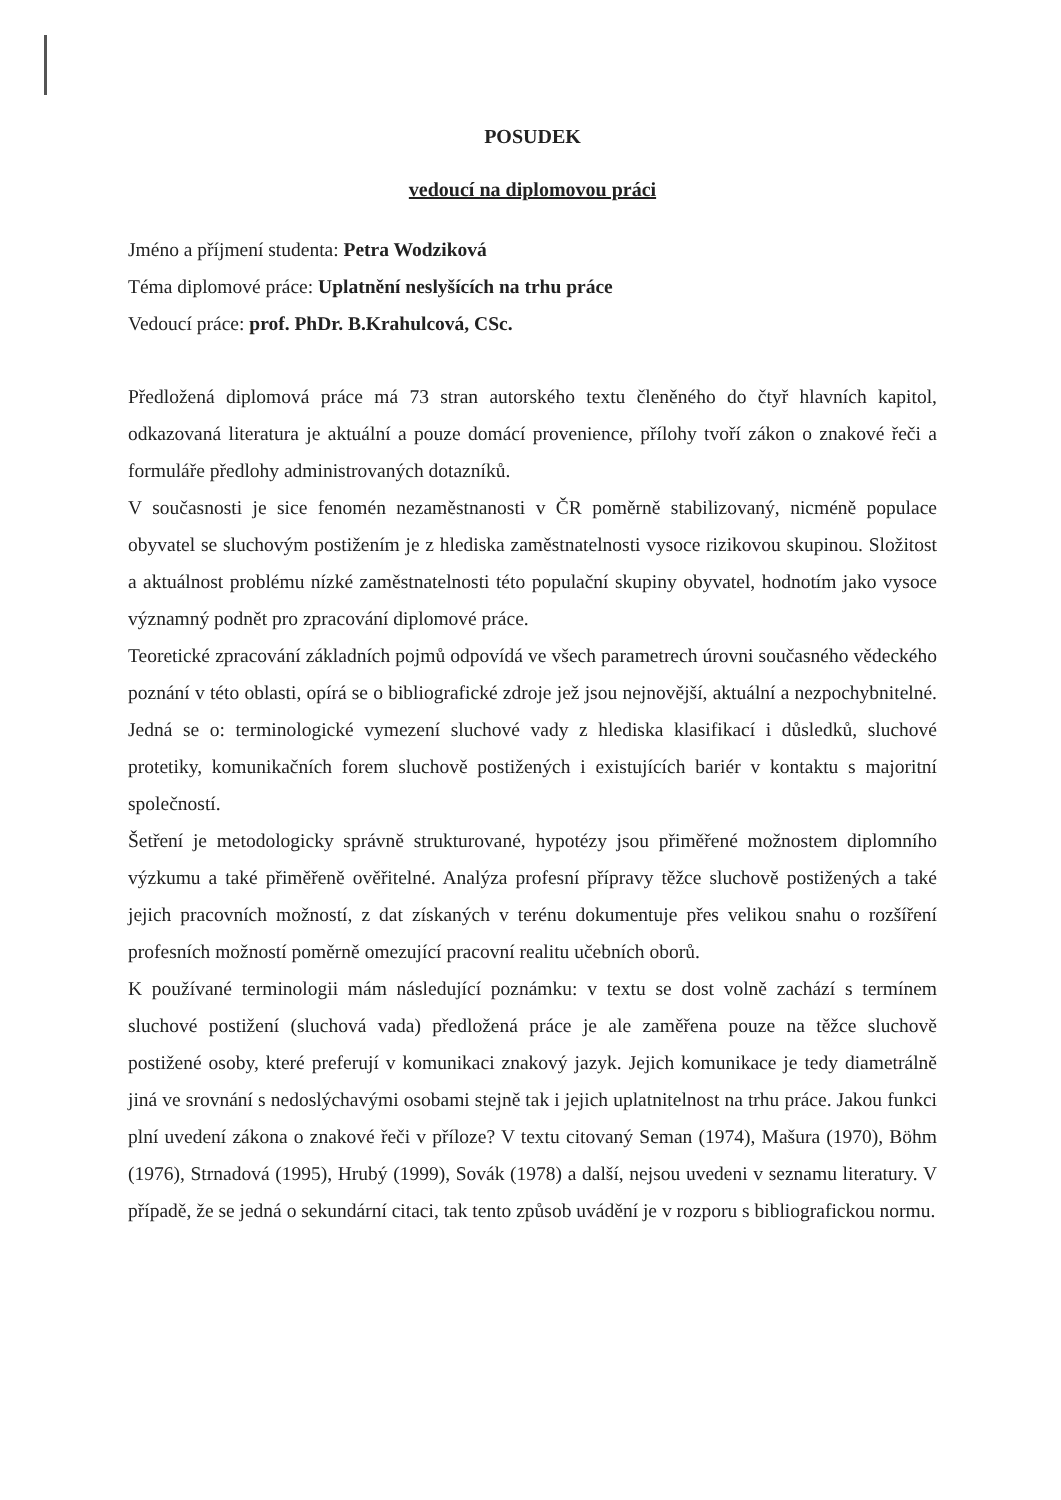POSUDEK
vedoucí na diplomovou práci
Jméno a příjmení studenta: Petra Wodziková
Téma diplomové práce: Uplatnění neslyšících na trhu práce
Vedoucí práce: prof. PhDr. B.Krahulcová, CSc.
Předložená diplomová práce má 73 stran autorského textu členěného do čtyř hlavních kapitol, odkazovaná literatura je aktuální a pouze domácí provenience, přílohy tvoří zákon o znakové řeči a formuláře předlohy administrovaných dotazníků.
V současnosti je sice fenomén nezaměstnanosti v ČR poměrně stabilizovaný, nicméně populace obyvatel se sluchovým postižením je z hlediska zaměstnatelnosti vysoce rizikovou skupinou. Složitost a aktuálnost problému nízké zaměstnatelnosti této populační skupiny obyvatel, hodnotím jako vysoce významný podnět pro zpracování diplomové práce.
Teoretické zpracování základních pojmů odpovídá ve všech parametrech úrovni současného vědeckého poznání v této oblasti, opírá se o bibliografické zdroje jež jsou nejnovější, aktuální a nezpochybnitelné. Jedná se o: terminologické vymezení sluchové vady z hlediska klasifikací i důsledků, sluchové protetiky, komunikačních forem sluchově postižených i existujících bariér v kontaktu s majoritní společností.
Šetření je metodologicky správně strukturované, hypotézy jsou přiměřené možnostem diplomního výzkumu a také přiměřeně ověřitelné. Analýza profesní přípravy těžce sluchově postižených a také jejich pracovních možností, z dat získaných v terénu dokumentuje přes velikou snahu o rozšíření profesních možností poměrně omezující pracovní realitu učebních oborů.
K používané terminologii mám následující poznámku: v textu se dost volně zachází s termínem sluchové postižení (sluchová vada) předložená práce je ale zaměřena pouze na těžce sluchově postižené osoby, které preferují v komunikaci znakový jazyk. Jejich komunikace je tedy diametrálně jiná ve srovnání s nedoslýchavými osobami stejně tak i jejich uplatnitelnost na trhu práce. Jakou funkci plní uvedení zákona o znakové řeči v příloze? V textu citovaný Seman (1974), Mašura (1970), Böhm (1976), Strnadová (1995), Hrubý (1999), Sovák (1978) a další, nejsou uvedeni v seznamu literatury. V případě, že se jedná o sekundární citaci, tak tento způsob uvádění je v rozporu s bibliografickou normu.